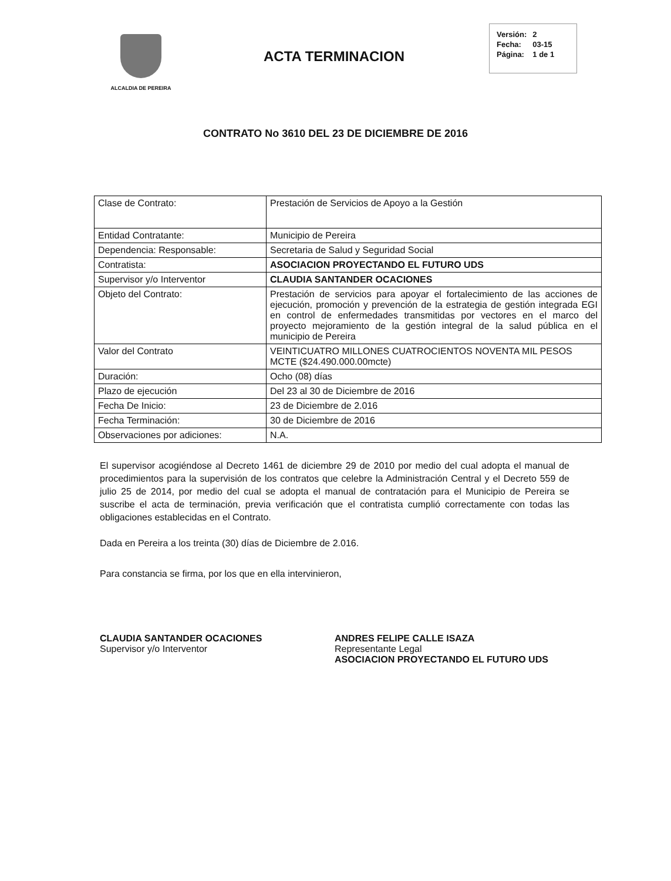ALCALDIA DE PEREIRA
ACTA TERMINACION
| Versión: | 2 |
| Fecha: | 03-15 |
| Página: | 1 de 1 |
CONTRATO No 3610 DEL 23 DE DICIEMBRE DE 2016
| Clase de Contrato: | Prestación de Servicios de Apoyo a la Gestión |
| Entidad Contratante: | Municipio de Pereira |
| Dependencia: Responsable: | Secretaria de Salud y Seguridad Social |
| Contratista: | ASOCIACION PROYECTANDO EL FUTURO UDS |
| Supervisor y/o Interventor | CLAUDIA SANTANDER OCACIONES |
| Objeto del Contrato: | Prestación de servicios para apoyar el fortalecimiento de las acciones de ejecución, promoción y prevención de la estrategia de gestión integrada EGI en control de enfermedades transmitidas por vectores en el marco del proyecto mejoramiento de la gestión integral de la salud pública en el municipio de Pereira |
| Valor del Contrato | VEINTICUATRO MILLONES CUATROCIENTOS NOVENTA MIL PESOS MCTE ($24.490.000.00mcte) |
| Duración: | Ocho (08) días |
| Plazo de ejecución | Del 23 al 30 de Diciembre de 2016 |
| Fecha De Inicio: | 23 de Diciembre de 2.016 |
| Fecha Terminación: | 30 de Diciembre de 2016 |
| Observaciones por adiciones: | N.A. |
El supervisor acogiéndose al Decreto 1461 de diciembre 29 de 2010 por medio del cual adopta el manual de procedimientos para la supervisión de los contratos que celebre la Administración Central y el Decreto 559 de julio 25 de 2014, por medio del cual se adopta el manual de contratación para el Municipio de Pereira se suscribe el acta de terminación, previa verificación que el contratista cumplió correctamente con todas las obligaciones establecidas en el Contrato.
Dada en Pereira a los treinta (30) días de Diciembre de 2.016.
Para constancia se firma, por los que en ella intervinieron,
CLAUDIA SANTANDER OCACIONES
Supervisor y/o Interventor
ANDRES FELIPE CALLE ISAZA
Representante Legal
ASOCIACION PROYECTANDO EL FUTURO UDS